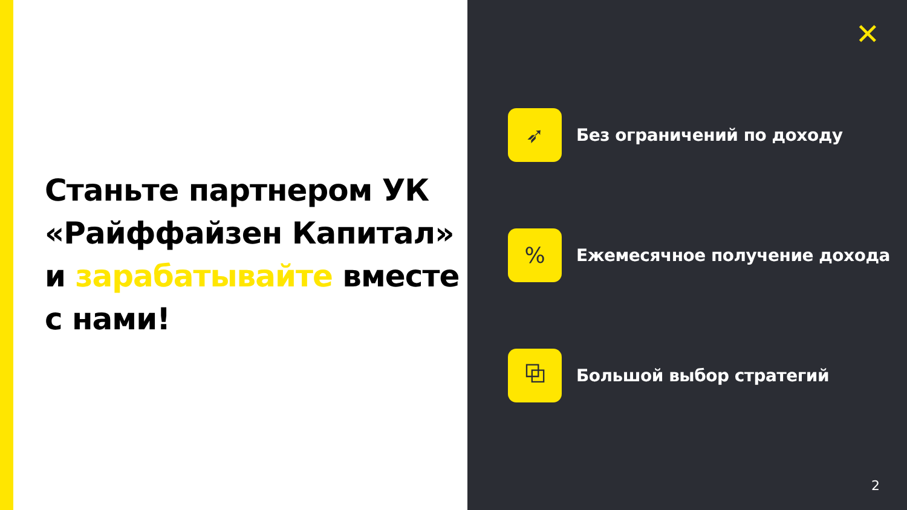Станьте партнером УК
«Райффайзен Капитал»
и зарабатывайте вместе
с нами!
✕
➶
Без ограничений по доходу
%
Ежемесячное получение дохода
⧉
Большой выбор стратегий
2